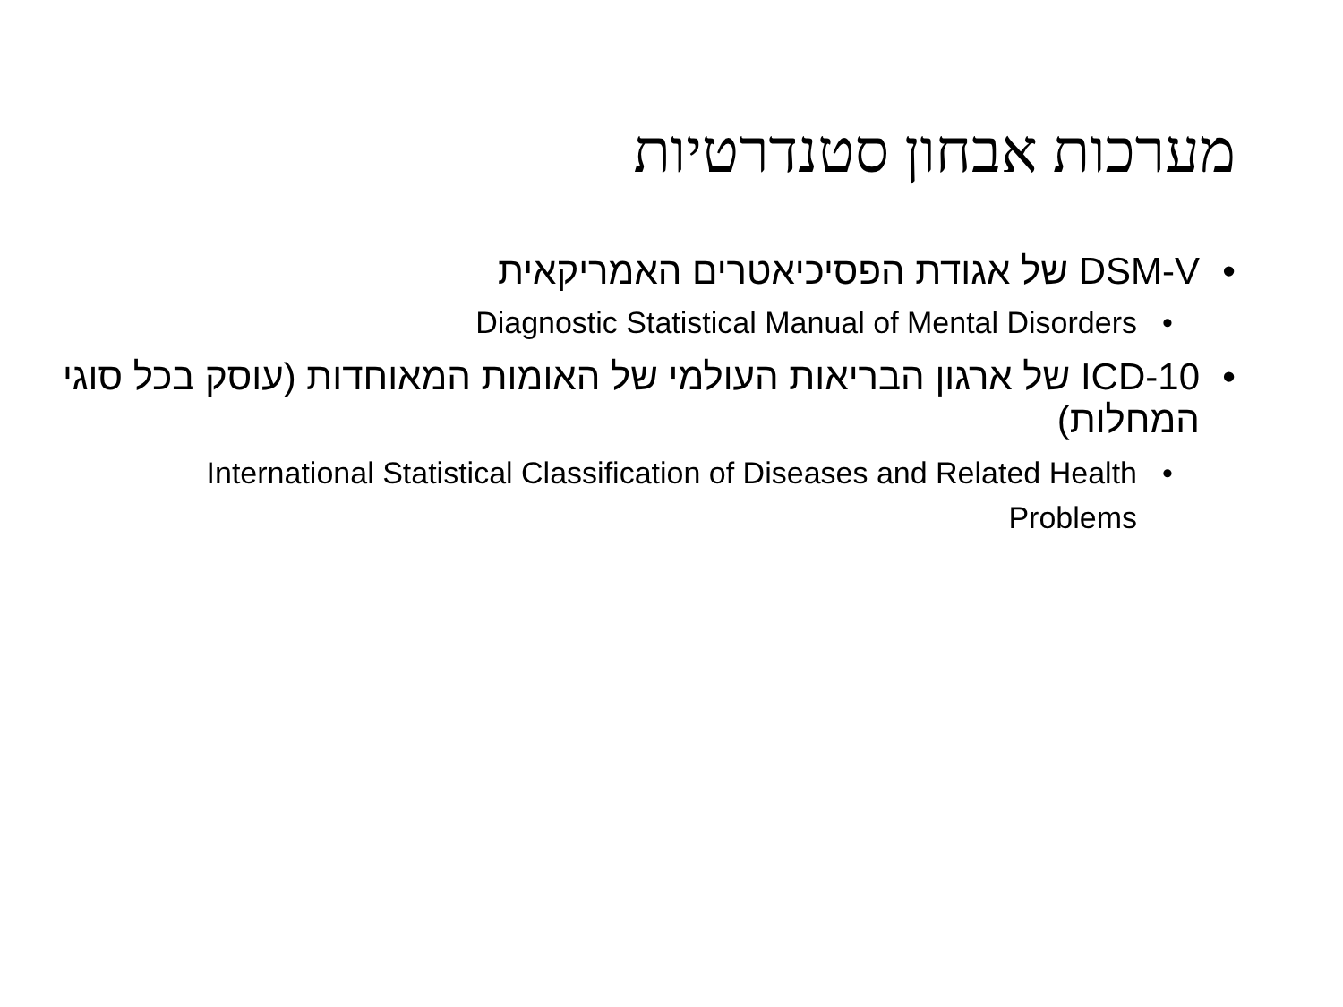מערכות אבחון סטנדרטיות
• DSM-V של אגודת הפסיכיאטרים האמריקאית
• Diagnostic Statistical Manual of Mental Disorders
• ICD-10 של ארגון הבריאות העולמי של האומות המאוחדות (עוסק בכל סוגי המחלות)
• International Statistical Classification of Diseases and Related Health Problems